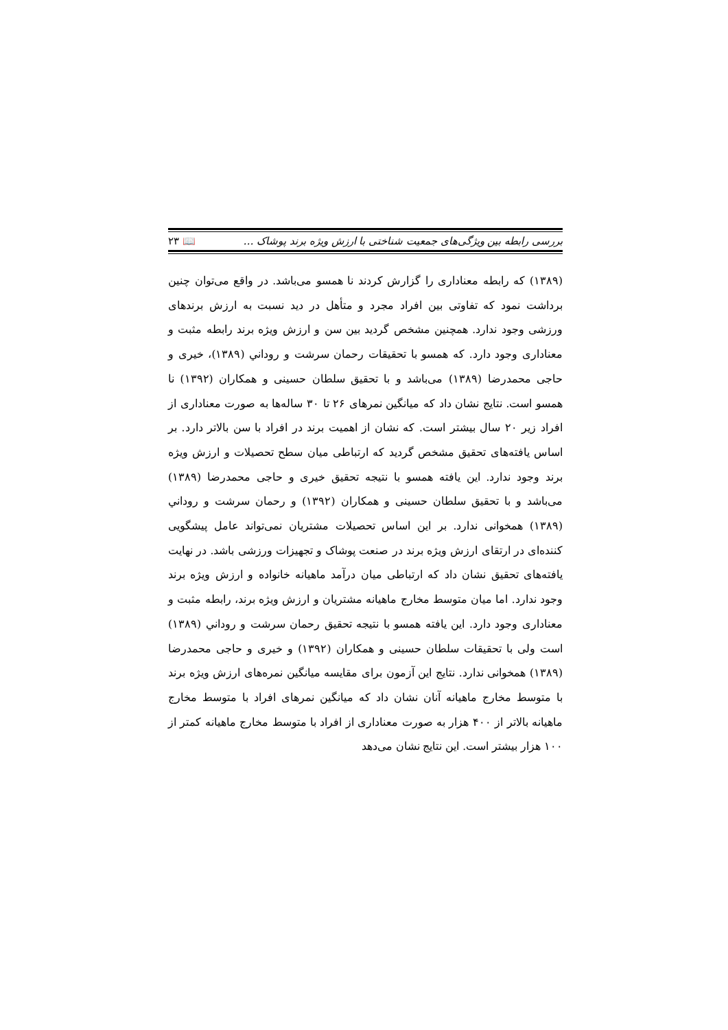بررسی رابطه بین ویژگی‌های جمعیت شناختی با ارزش ویژه برند پوشاک … 📖 ۲۳
(۱۳۸۹) که رابطه معناداری را گزارش کردند نا همسو می‌باشد. در واقع می‌توان چنین برداشت نمود که تفاوتی بین افراد مجرد و متأهل در دید نسبت به ارزش برندهای ورزشی وجود ندارد. همچنین مشخص گردید بین سن و ارزش ویژه برند رابطه مثبت و معناداری وجود دارد. که همسو با تحقیقات رحمان سرشت و روداني (۱۳۸۹)، خیری و حاجی محمدرضا (۱۳۸۹) می‌باشد و با تحقیق سلطان حسینی و همکاران (۱۳۹۲) نا همسو است. نتایج نشان داد که میانگین نمرهای ۲۶ تا ۳۰ ساله‌ها به صورت معناداری از افراد زیر ۲۰ سال بیشتر است. که نشان از اهمیت برند در افراد با سن بالاتر دارد. بر اساس یافته‌های تحقیق مشخص گردید که ارتباطی میان سطح تحصیلات و ارزش ویژه برند وجود ندارد. این یافته همسو با نتیجه تحقیق خیری و حاجی محمدرضا (۱۳۸۹) می‌باشد و با تحقیق سلطان حسینی و همکاران (۱۳۹۲) و رحمان سرشت و روداني (۱۳۸۹) همخوانی ندارد. بر این اساس تحصیلات مشتریان نمی‌تواند عامل پیشگویی کننده‌ای در ارتقای ارزش ویژه برند در صنعت پوشاک و تجهیزات ورزشی باشد. در نهایت یافته‌های تحقیق نشان داد که ارتباطی میان درآمد ماهیانه خانواده و ارزش ویژه برند وجود ندارد. اما میان متوسط مخارج ماهیانه مشتریان و ارزش ویژه برند، رابطه مثبت و معناداری وجود دارد. این یافته همسو با نتیجه تحقیق رحمان سرشت و روداني (۱۳۸۹) است ولی با تحقیقات سلطان حسینی و همکاران (۱۳۹۲) و خیری و حاجی محمدرضا (۱۳۸۹) همخوانی ندارد. نتایج این آزمون برای مقایسه میانگین نمره‌های ارزش ویژه برند با متوسط مخارج ماهیانه آنان نشان داد که میانگین نمرهای افراد با متوسط مخارج ماهیانه بالاتر از ۴۰۰ هزار به صورت معناداری از افراد با متوسط مخارج ماهیانه کمتر از ۱۰۰ هزار بیشتر است. این نتایج نشان می‌دهد